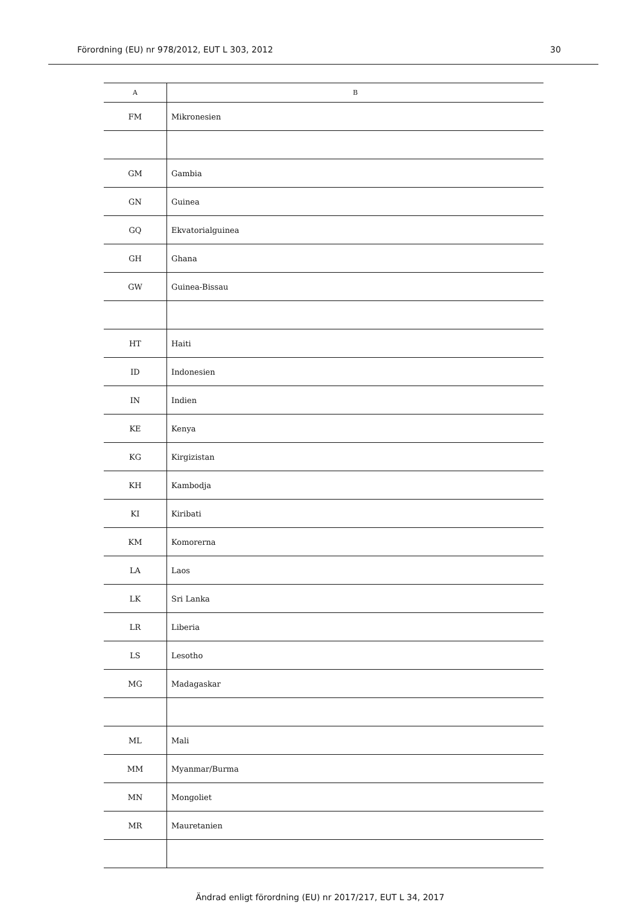Förordning (EU) nr 978/2012, EUT L 303, 2012 30
| A | B |
| --- | --- |
| FM | Mikronesien |
| GM | Gambia |
| GN | Guinea |
| GQ | Ekvatorialguinea |
| GH | Ghana |
| GW | Guinea-Bissau |
| HT | Haiti |
| ID | Indonesien |
| IN | Indien |
| KE | Kenya |
| KG | Kirgizistan |
| KH | Kambodja |
| KI | Kiribati |
| KM | Komorerna |
| LA | Laos |
| LK | Sri Lanka |
| LR | Liberia |
| LS | Lesotho |
| MG | Madagaskar |
| ML | Mali |
| MM | Myanmar/Burma |
| MN | Mongoliet |
| MR | Mauretanien |
Ändrad enligt förordning (EU) nr 2017/217, EUT L 34, 2017